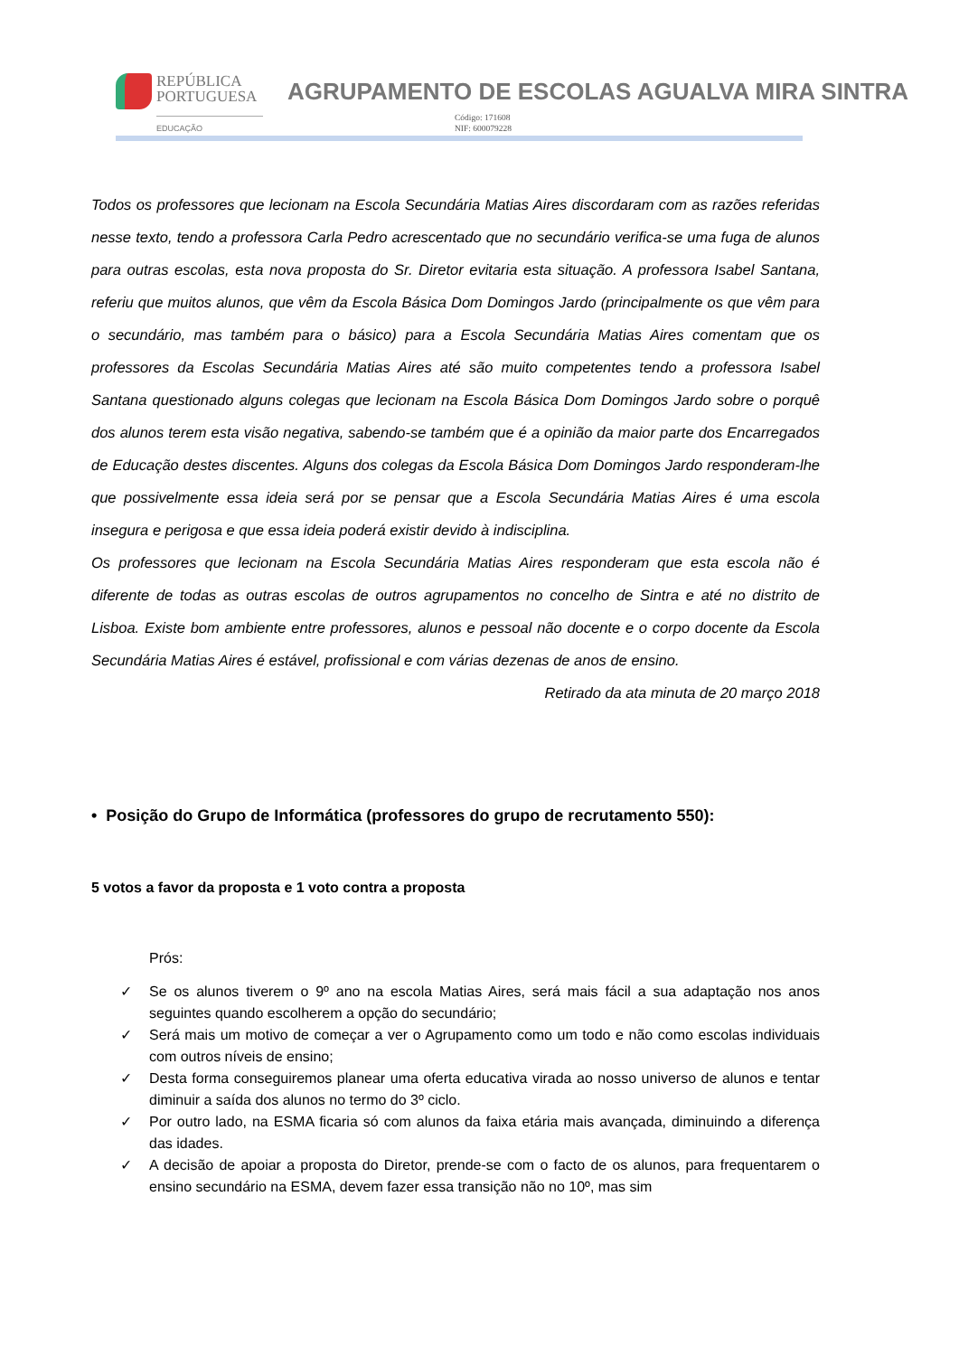REPÚBLICA
PORTUGUESA
EDUCAÇÃO
AGRUPAMENTO DE ESCOLAS AGUALVA MIRA SINTRA
Código: 171608
NIF: 600079228
Todos os professores que lecionam na Escola Secundária Matias Aires discordaram com as razões referidas nesse texto, tendo a professora Carla Pedro acrescentado que no secundário verifica-se uma fuga de alunos para outras escolas, esta nova proposta do Sr. Diretor evitaria esta situação. A professora Isabel Santana, referiu que muitos alunos, que vêm da Escola Básica Dom Domingos Jardo (principalmente os que vêm para o secundário, mas também para o básico) para a Escola Secundária Matias Aires comentam que os professores da Escolas Secundária Matias Aires até são muito competentes tendo a professora Isabel Santana questionado alguns colegas que lecionam na Escola Básica Dom Domingos Jardo sobre o porquê dos alunos terem esta visão negativa, sabendo-se também que é a opinião da maior parte dos Encarregados de Educação destes discentes. Alguns dos colegas da Escola Básica Dom Domingos Jardo responderam-lhe que possivelmente essa ideia será por se pensar que a Escola Secundária Matias Aires é uma escola insegura e perigosa e que essa ideia poderá existir devido à indisciplina.
Os professores que lecionam na Escola Secundária Matias Aires responderam que esta escola não é diferente de todas as outras escolas de outros agrupamentos no concelho de Sintra e até no distrito de Lisboa. Existe bom ambiente entre professores, alunos e pessoal não docente e o corpo docente da Escola Secundária Matias Aires é estável, profissional e com várias dezenas de anos de ensino.
Retirado da ata minuta de 20 março 2018
• Posição do Grupo de Informática (professores do grupo de recrutamento 550):
5 votos a favor da proposta e 1 voto contra a proposta
Prós:
✓ Se os alunos tiverem o 9º ano na escola Matias Aires, será mais fácil a sua adaptação nos anos seguintes quando escolherem a opção do secundário;
✓ Será mais um motivo de começar a ver o Agrupamento como um todo e não como escolas individuais com outros níveis de ensino;
✓ Desta forma conseguiremos planear uma oferta educativa virada ao nosso universo de alunos e tentar diminuir a saída dos alunos no termo do 3º ciclo.
✓ Por outro lado, na ESMA ficaria só com alunos da faixa etária mais avançada, diminuindo a diferença das idades.
✓ A decisão de apoiar a proposta do Diretor, prende-se com o facto de os alunos, para frequentarem o ensino secundário na ESMA, devem fazer essa transição não no 10º, mas sim